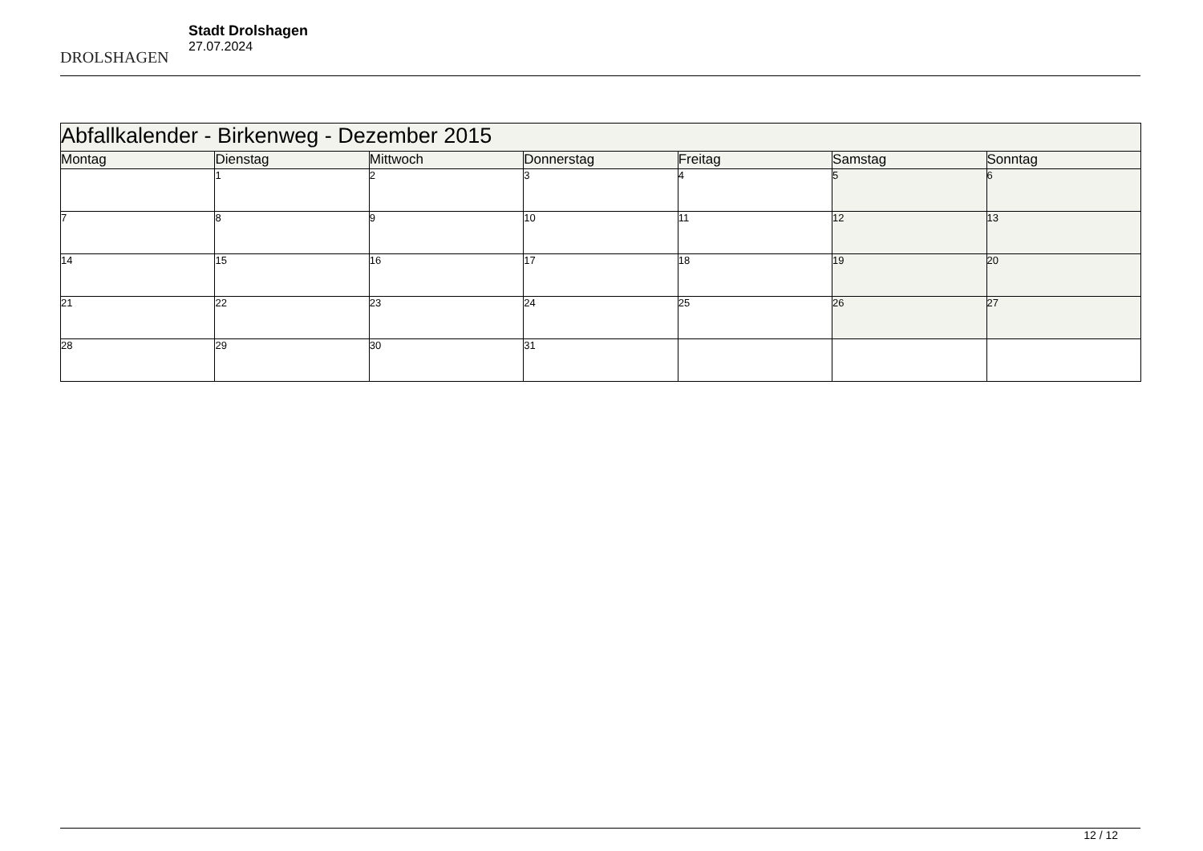DROLSHAGEN
Stadt Drolshagen
27.07.2024
| Abfallkalender - Birkenweg - Dezember 2015 | | | | | | |
| --- | --- | --- | --- | --- | --- | --- |
| Montag | Dienstag | Mittwoch | Donnerstag | Freitag | Samstag | Sonntag |
| | 1 | 2 | 3 | 4 | 5 | 6 |
| 7 | 8 | 9 | 10 | 11 | 12 | 13 |
| 14 | 15 | 16 | 17 | 18 | 19 | 20 |
| 21 | 22 | 23 | 24 | 25 | 26 | 27 |
| 28 | 29 | 30 | 31 | | | |
12 / 12